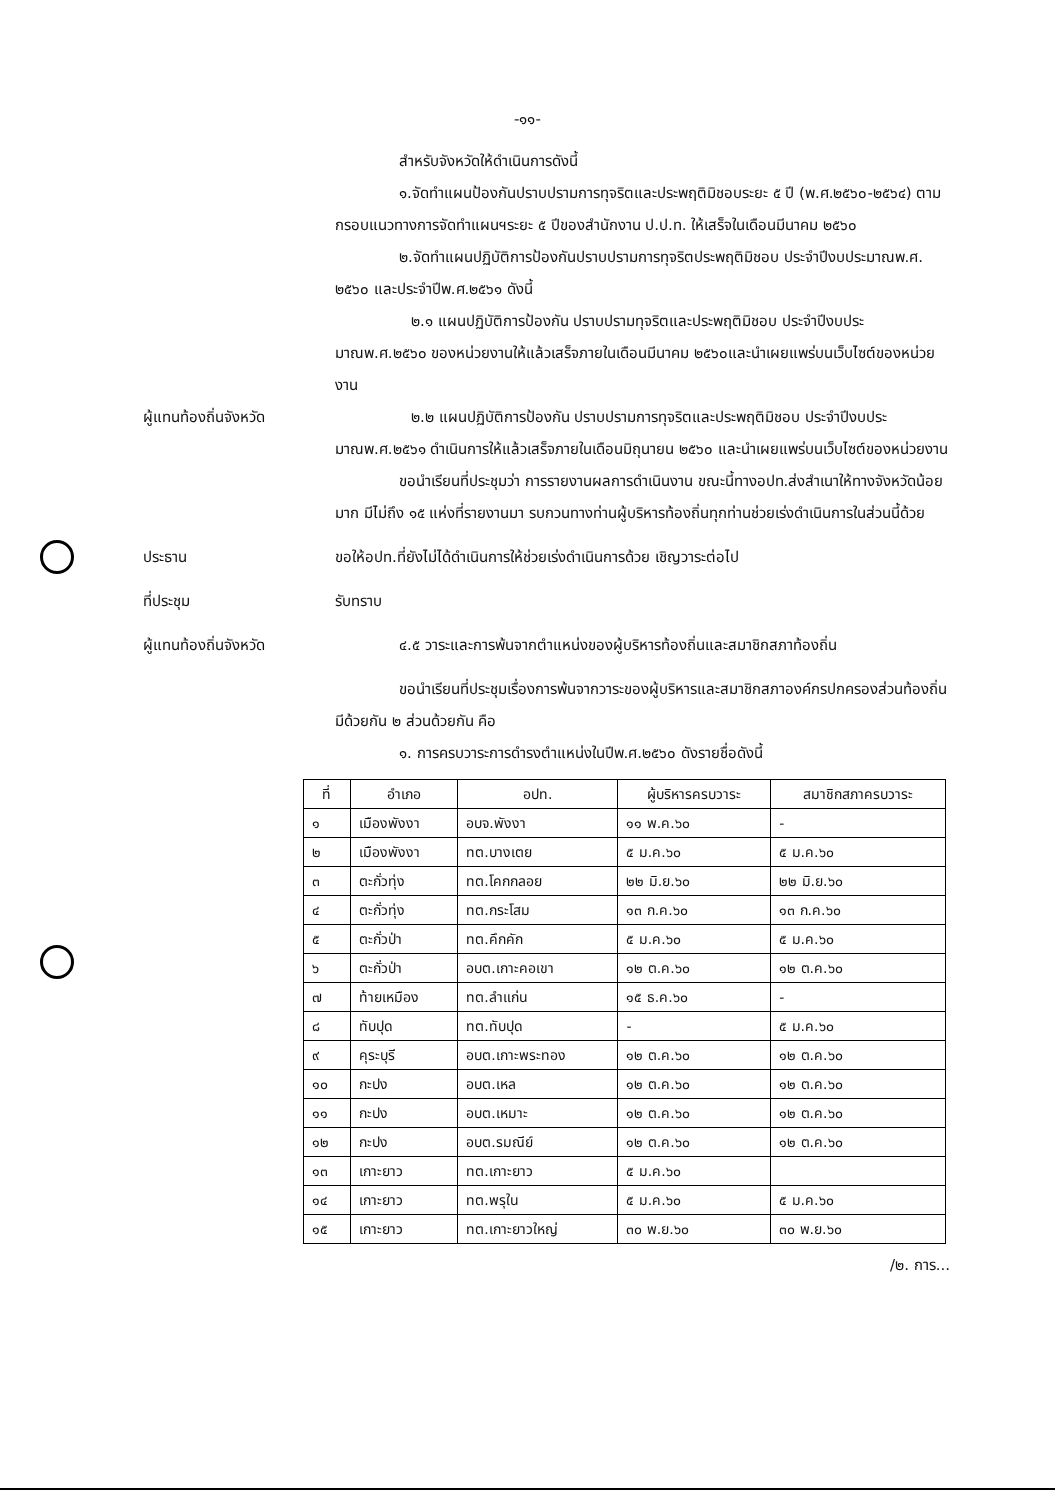-๑๑-
สำหรับจังหวัดให้ดำเนินการดังนี้
๑.จัดทำแผนป้องกันปราบปรามการทุจริตและประพฤติมิชอบระยะ ๕ ปี (พ.ศ.๒๕๖๐-๒๕๖๔) ตามกรอบแนวทางการจัดทำแผนฯระยะ ๕ ปีของสำนักงาน ป.ป.ท. ให้เสร็จในเดือนมีนาคม ๒๕๖๐
๒.จัดทำแผนปฏิบัติการป้องกันปราบปรามการทุจริตประพฤติมิชอบ ประจำปีงบประมาณพ.ศ. ๒๕๖๐ และประจำปีพ.ศ.๒๕๖๑ ดังนี้
๒.๑ แผนปฏิบัติการป้องกัน ปราบปรามทุจริตและประพฤติมิชอบ ประจำปีงบประมาณพ.ศ.๒๕๖๐ ของหน่วยงานให้แล้วเสร็จภายในเดือนมีนาคม ๒๕๖๐และนำเผยแพร่บนเว็บไซต์ของหน่วยงาน
ผู้แทนท้องถิ่นจังหวัด ๒.๒ แผนปฏิบัติการป้องกัน ปราบปรามการทุจริตและประพฤติมิชอบ ประจำปีงบประมาณพ.ศ.๒๕๖๑ ดำเนินการให้แล้วเสร็จภายในเดือนมิถุนายน ๒๕๖๐ และนำเผยแพร่บนเว็บไซต์ของหน่วยงาน
ขอนำเรียนที่ประชุมว่า การรายงานผลการดำเนินงาน ขณะนี้ทางอปท.ส่งสำเนาให้ทางจังหวัดน้อยมาก มีไม่ถึง ๑๕ แห่งที่รายงานมา รบกวนทางท่านผู้บริหารท้องถิ่นทุกท่านช่วยเร่งดำเนินการในส่วนนี้ด้วย
ประธาน ขอให้อปท.ที่ยังไม่ได้ดำเนินการให้ช่วยเร่งดำเนินการด้วย เชิญวาระต่อไป
ที่ประชุม รับทราบ
ผู้แทนท้องถิ่นจังหวัด ๔.๕ วาระและการพ้นจากตำแหน่งของผู้บริหารท้องถิ่นและสมาชิกสภาท้องถิ่น
ขอนำเรียนที่ประชุมเรื่องการพ้นจากวาระของผู้บริหารและสมาชิกสภาองค์กรปกครองส่วนท้องถิ่นมีด้วยกัน ๒ ส่วนด้วยกัน คือ
๑. การครบวาระการดำรงตำแหน่งในปีพ.ศ.๒๕๖๐ ดังรายชื่อดังนี้
| ที่ | อำเภอ | อปท. | ผู้บริหารครบวาระ | สมาชิกสภาครบวาระ |
| --- | --- | --- | --- | --- |
| ๑ | เมืองพังงา | อบจ.พังงา | ๑๑ พ.ค.๖๐ | - |
| ๒ | เมืองพังงา | ทต.บางเตย | ๕ ม.ค.๖๐ | ๕ ม.ค.๖๐ |
| ๓ | ตะกั่วทุ่ง | ทต.โคกกลอย | ๒๒ มิ.ย.๖๐ | ๒๒ มิ.ย.๖๐ |
| ๔ | ตะกั่วทุ่ง | ทต.กระโสม | ๑๓ ก.ค.๖๐ | ๑๓ ก.ค.๖๐ |
| ๕ | ตะกั่วป่า | ทต.คึกคัก | ๕ ม.ค.๖๐ | ๕ ม.ค.๖๐ |
| ๖ | ตะกั่วป่า | อบต.เกาะคอเขา | ๑๒ ต.ค.๖๐ | ๑๒ ต.ค.๖๐ |
| ๗ | ท้ายเหมือง | ทต.ลำแก่น | ๑๕ ธ.ค.๖๐ | - |
| ๘ | ทับปุด | ทต.ทับปุด | - | ๕ ม.ค.๖๐ |
| ๙ | คุระบุรี | อบต.เกาะพระทอง | ๑๒ ต.ค.๖๐ | ๑๒ ต.ค.๖๐ |
| ๑๐ | กะปง | อบต.เหล | ๑๒ ต.ค.๖๐ | ๑๒ ต.ค.๖๐ |
| ๑๑ | กะปง | อบต.เหมาะ | ๑๒ ต.ค.๖๐ | ๑๒ ต.ค.๖๐ |
| ๑๒ | กะปง | อบต.รมณีย์ | ๑๒ ต.ค.๖๐ | ๑๒ ต.ค.๖๐ |
| ๑๓ | เกาะยาว | ทต.เกาะยาว | ๕ ม.ค.๖๐ | |
| ๑๔ | เกาะยาว | ทต.พรุใน | ๕ ม.ค.๖๐ | ๕ ม.ค.๖๐ |
| ๑๕ | เกาะยาว | ทต.เกาะยาวใหญ่ | ๓๐ พ.ย.๖๐ | ๓๐ พ.ย.๖๐ |
/๒. การ...